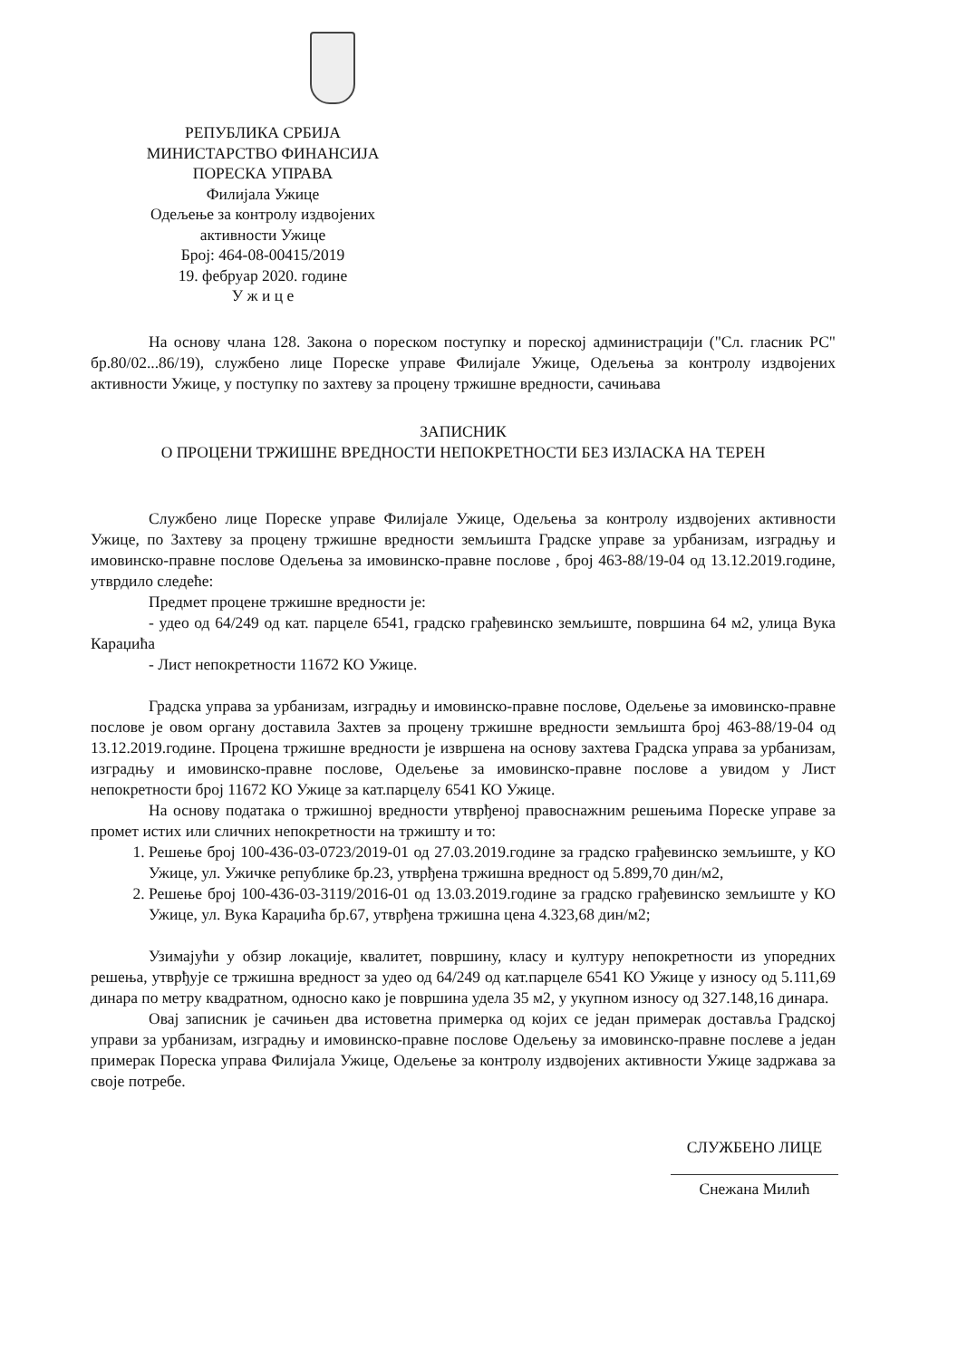РЕПУБЛИКА СРБИЈА
МИНИСТАРСТВО ФИНАНСИЈА
ПОРЕСКА УПРАВА
Филијала Ужице
Одељење за контролу издвојених
активности Ужице
Број: 464-08-00415/2019
19. фебруар 2020. године
У ж и ц е
На основу члана 128. Закона о пореском поступку и пореској администрацији ("Сл. гласник РС" бр.80/02...86/19), службено лице Пореске управе Филијале Ужице, Одељења за контролу издвојених активности Ужице, у поступку по захтеву за процену тржишне вредности, сачињава
ЗАПИСНИК
О ПРОЦЕНИ ТРЖИШНЕ ВРЕДНОСТИ НЕПОКРЕТНОСТИ БЕЗ ИЗЛАСКА НА ТЕРЕН
Службено лице Пореске управе Филијале Ужице, Одељења за контролу издвојених активности Ужице, по Захтеву за процену тржишне вредности земљишта Градске управе за урбанизам, изградњу и имовинско-правне послове Одељења за имовинско-правне послове , број 463-88/19-04 од 13.12.2019.године, утврдило следеће:
Предмет процене тржишне вредности је:
- удео од 64/249 од кат. парцеле 6541, градско грађевинско земљиште, површина 64 м2, улица Вука Караџића
- Лист непокретности 11672 КО Ужице.
Градска управа за урбанизам, изградњу и имовинско-правне послове, Одељење за имовинско-правне послове је овом органу доставила Захтев за процену тржишне вредности земљишта број 463-88/19-04 од 13.12.2019.године. Процена тржишне вредности је извршена на основу захтева Градска управа за урбанизам, изградњу и имовинско-правне послове, Одељење за имовинско-правне послове а увидом у Лист непокретности број 11672 КО Ужице за кат.парцелу 6541 КО Ужице.
На основу података о тржишној вредности утврђеној правоснажним решењима Пореске управе за промет истих или сличних непокретности на тржишту и то:
1. Решење број 100-436-03-0723/2019-01 од 27.03.2019.године за градско грађевинско земљиште, у КО Ужице, ул. Ужичке републике бр.23, утврђена тржишна вредност од 5.899,70 дин/м2,
2. Решење број 100-436-03-3119/2016-01 од 13.03.2019.године за градско грађевинско земљиште у КО Ужице, ул. Вука Караџића бр.67, утврђена тржишна цена 4.323,68 дин/м2;
Узимајући у обзир локације, квалитет, површину, класу и културу непокретности из упоредних решења, утврђује се тржишна вредност за удео од 64/249 од кат.парцеле 6541 КО Ужице у износу од 5.111,69 динара по метру квадратном, односно како је површина удела 35 м2, у укупном износу од 327.148,16 динара.
Овај записник је сачињен два истоветна примерка од којих се један примерак доставља Градској управи за урбанизам, изградњу и имовинско-правне послове Одељењу за имовинско-правне послеве а један примерак Пореска управа Филијала Ужице, Одељење за контролу издвојених активности Ужице задржава за своје потребе.
СЛУЖБЕНО ЛИЦЕ
Снежана Милић